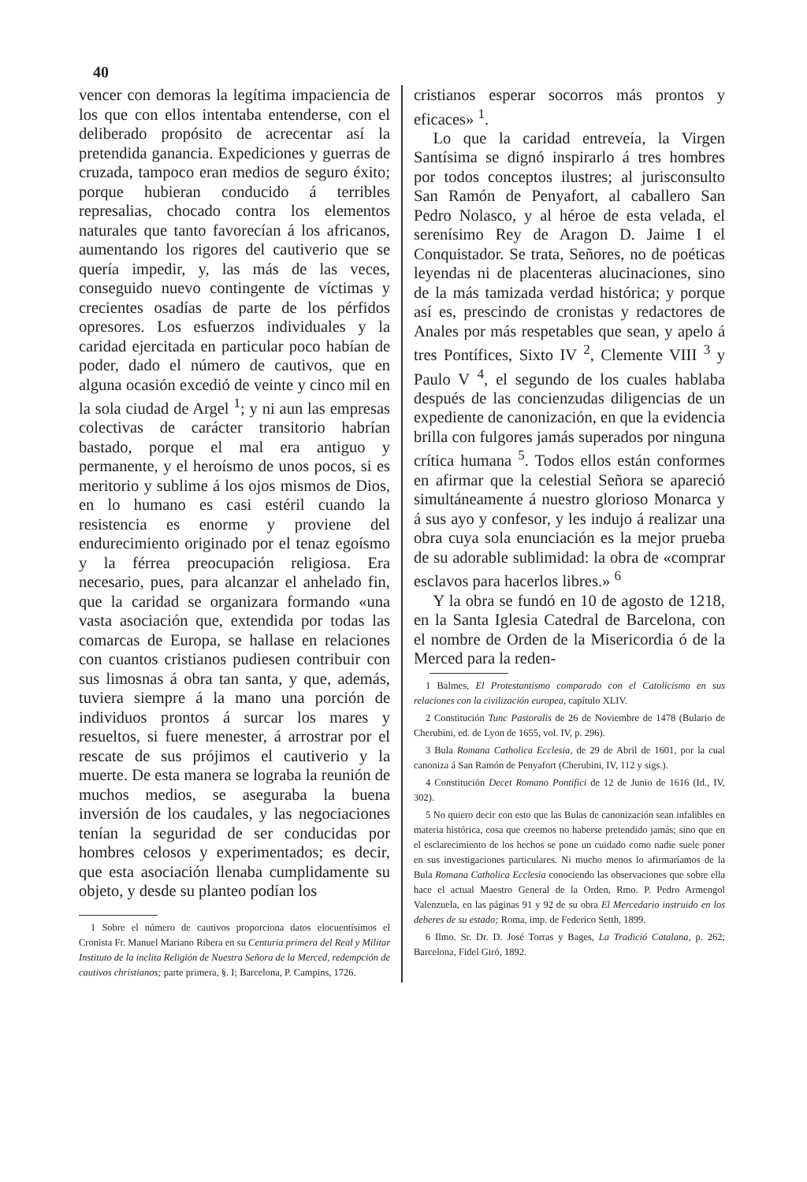40
vencer con demoras la legítima impaciencia de los que con ellos intentaba entenderse, con el deliberado propósito de acrecentar así la pretendida ganancia. Expediciones y guerras de cruzada, tampoco eran medios de seguro éxito; porque hubieran conducido á terribles represalias, chocado contra los elementos naturales que tanto favorecían á los africanos, aumentando los rigores del cautiverio que se quería impedir, y, las más de las veces, conseguido nuevo contingente de víctimas y crecientes osadías de parte de los pérfidos opresores. Los esfuerzos individuales y la caridad ejercitada en particular poco habían de poder, dado el número de cautivos, que en alguna ocasión excedió de veinte y cinco mil en la sola ciudad de Argel <sup>1</sup>; y ni aun las empresas colectivas de carácter transitorio habrían bastado, porque el mal era antiguo y permanente, y el heroísmo de unos pocos, si es meritorio y sublime á los ojos mismos de Dios, en lo humano es casi estéril cuando la resistencia es enorme y proviene del endurecimiento originado por el tenaz egoísmo y la férrea preocupación religiosa. Era necesario, pues, para alcanzar el anhelado fin, que la caridad se organizara formando «una vasta asociación que, extendida por todas las comarcas de Europa, se hallase en relaciones con cuantos cristianos pudiesen contribuir con sus limosnas á obra tan santa, y que, además, tuviera siempre á la mano una porción de individuos prontos á surcar los mares y resueltos, si fuere menester, á arrostrar por el rescate de sus prójimos el cautiverio y la muerte. De esta manera se lograba la reunión de muchos medios, se aseguraba la buena inversión de los caudales, y las negociaciones tenían la seguridad de ser conducidas por hombres celosos y experimentados; es decir, que esta asociación llenaba cumplidamente su objeto, y desde su planteo podían los
1 Sobre el número de cautivos proporciona datos elocuentísimos el Cronista Fr. Manuel Mariano Ribera en su Centuria primera del Real y Militar Instituto de la inclita Religión de Nuestra Señora de la Merced, redempción de cautivos christianos; parte primera, §. I; Barcelona, P. Campins, 1726.
cristianos esperar socorros más prontos y eficaces» <sup>1</sup>.
Lo que la caridad entreveía, la Virgen Santísima se dignó inspirarlo á tres hombres por todos conceptos ilustres; al jurisconsulto San Ramón de Penyafort, al caballero San Pedro Nolasco, y al héroe de esta velada, el serenísimo Rey de Aragon D. Jaime I el Conquistador. Se trata, Señores, no de poéticas leyendas ni de placenteras alucinaciones, sino de la más tamizada verdad histórica; y porque así es, prescindo de cronistas y redactores de Anales por más respetables que sean, y apelo á tres Pontífices, Sixto IV <sup>2</sup>, Clemente VIII <sup>3</sup> y Paulo V <sup>4</sup>, el segundo de los cuales hablaba después de las concienzudas diligencias de un expediente de canonización, en que la evidencia brilla con fulgores jamás superados por ninguna crítica humana <sup>5</sup>. Todos ellos están conformes en afirmar que la celestial Señora se apareció simultáneamente á nuestro glorioso Monarca y á sus ayo y confesor, y les indujo á realizar una obra cuya sola enunciación es la mejor prueba de su adorable sublimidad: la obra de «comprar esclavos para hacerlos libres.» <sup>6</sup>
Y la obra se fundó en 10 de agosto de 1218, en la Santa Iglesia Catedral de Barcelona, con el nombre de Orden de la Misericordia ó de la Merced para la reden-
1 Balmes, El Protestantismo comparado con el Catolicismo en sus relaciones con la civilización europea, capítulo XLIV.
2 Constitución Tunc Pastoralis de 26 de Noviembre de 1478 (Bulario de Cherubini, ed. de Lyon de 1655, vol. IV, p. 296).
3 Bula Romana Catholica Ecclesia, de 29 de Abril de 1601, por la cual canoniza á San Ramón de Penyafort (Cherubini, IV, 112 y sigs.).
4 Constitución Decet Romano Pontifici de 12 de Junio de 1616 (Id., IV, 302).
5 No quiero decir con esto que las Bulas de canonización sean infalibles en materia histórica, cosa que creemos no haberse pretendido jamás; sino que en el esclarecimiento de los hechos se pone un cuidado como nadie suele poner en sus investigaciones particulares. Ni mucho menos lo afirmaríamos de la Bula Romana Catholica Ecclesia conociendo las observaciones que sobre ella hace el actual Maestro General de la Orden, Rmo. P. Pedro Armengol Valenzuela, en las páginas 91 y 92 de su obra El Mercedario instruido en los deberes de su estado; Roma, imp. de Federico Setth, 1899.
6 Ilmo. Sr. Dr. D. José Torras y Bages, La Tradició Catalana, p. 262; Barcelona, Fidel Giró, 1892.